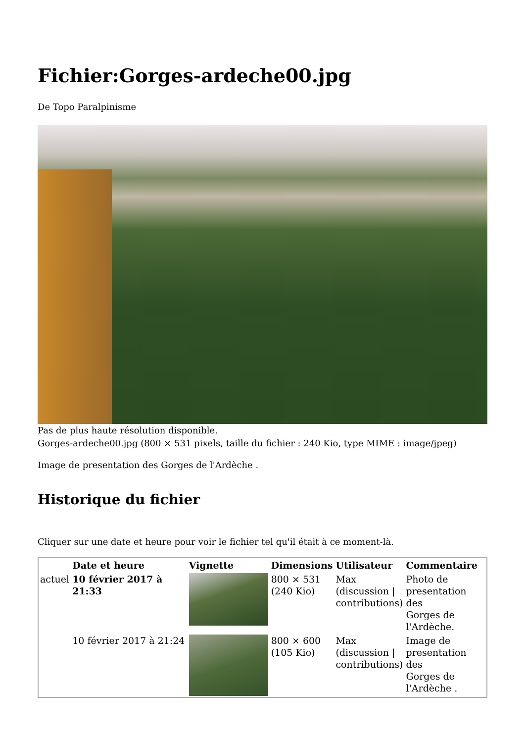Fichier:Gorges-ardeche00.jpg
De Topo Paralpinisme
Pas de plus haute résolution disponible.
Gorges-ardeche00.jpg (800 × 531 pixels, taille du fichier : 240 Kio, type MIME : image/jpeg)
Image de presentation des Gorges de l'Ardèche .
Historique du fichier
Cliquer sur une date et heure pour voir le fichier tel qu'il était à ce moment-là.
| | Date et heure | Vignette | Dimensions | Utilisateur | Commentaire |
| --- | --- | --- | --- | --- | --- |
| actuel | 10 février 2017 à 21:33 | | 800 × 531 (240 Kio) | Max (discussion / contributions) | Photo de presentation des Gorges de l'Ardèche. |
| | 10 février 2017 à 21:24 | | 800 × 600 (105 Kio) | Max (discussion / contributions) | Image de presentation des Gorges de l'Ardèche . |